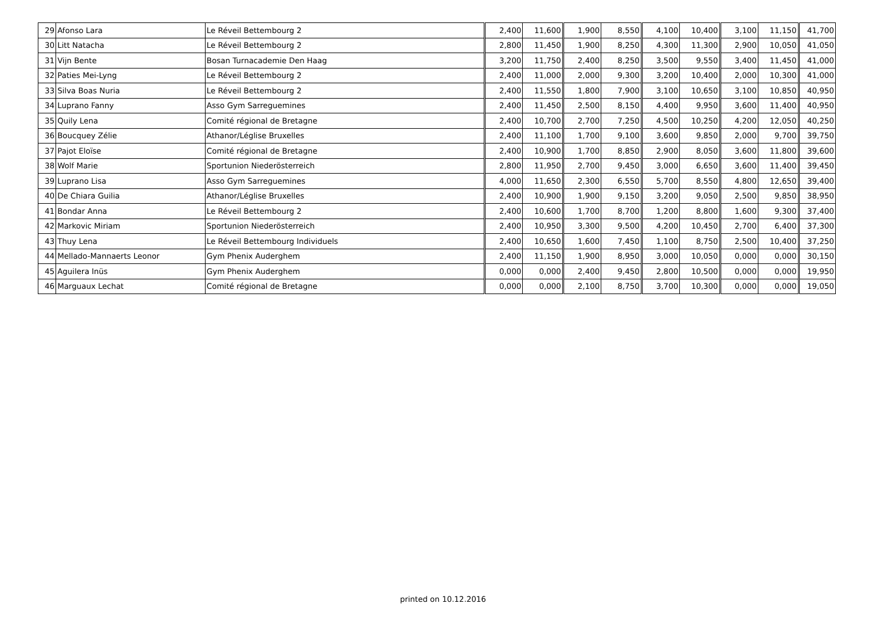| 29 | Afonso Lara | Le Réveil Bettembourg 2 | 2,400 | 11,600 | 1,900 | 8,550 | 4,100 | 10,400 | 3,100 | 11,150 | 41,700 |
| 30 | Litt Natacha | Le Réveil Bettembourg 2 | 2,800 | 11,450 | 1,900 | 8,250 | 4,300 | 11,300 | 2,900 | 10,050 | 41,050 |
| 31 | Vijn Bente | Bosan Turnacademie Den Haag | 3,200 | 11,750 | 2,400 | 8,250 | 3,500 | 9,550 | 3,400 | 11,450 | 41,000 |
| 32 | Paties Mei-Lyng | Le Réveil Bettembourg 2 | 2,400 | 11,000 | 2,000 | 9,300 | 3,200 | 10,400 | 2,000 | 10,300 | 41,000 |
| 33 | Silva Boas Nuria | Le Réveil Bettembourg 2 | 2,400 | 11,550 | 1,800 | 7,900 | 3,100 | 10,650 | 3,100 | 10,850 | 40,950 |
| 34 | Luprano Fanny | Asso Gym Sarreguemines | 2,400 | 11,450 | 2,500 | 8,150 | 4,400 | 9,950 | 3,600 | 11,400 | 40,950 |
| 35 | Quily Lena | Comité régional de Bretagne | 2,400 | 10,700 | 2,700 | 7,250 | 4,500 | 10,250 | 4,200 | 12,050 | 40,250 |
| 36 | Boucquey Zélie | Athanor/Léglise Bruxelles | 2,400 | 11,100 | 1,700 | 9,100 | 3,600 | 9,850 | 2,000 | 9,700 | 39,750 |
| 37 | Pajot Eloïse | Comité régional de Bretagne | 2,400 | 10,900 | 1,700 | 8,850 | 2,900 | 8,050 | 3,600 | 11,800 | 39,600 |
| 38 | Wolf Marie | Sportunion Niederösterreich | 2,800 | 11,950 | 2,700 | 9,450 | 3,000 | 6,650 | 3,600 | 11,400 | 39,450 |
| 39 | Luprano Lisa | Asso Gym Sarreguemines | 4,000 | 11,650 | 2,300 | 6,550 | 5,700 | 8,550 | 4,800 | 12,650 | 39,400 |
| 40 | De Chiara Guilia | Athanor/Léglise Bruxelles | 2,400 | 10,900 | 1,900 | 9,150 | 3,200 | 9,050 | 2,500 | 9,850 | 38,950 |
| 41 | Bondar Anna | Le Réveil Bettembourg 2 | 2,400 | 10,600 | 1,700 | 8,700 | 1,200 | 8,800 | 1,600 | 9,300 | 37,400 |
| 42 | Markovic Miriam | Sportunion Niederösterreich | 2,400 | 10,950 | 3,300 | 9,500 | 4,200 | 10,450 | 2,700 | 6,400 | 37,300 |
| 43 | Thuy Lena | Le Réveil Bettembourg Individuels | 2,400 | 10,650 | 1,600 | 7,450 | 1,100 | 8,750 | 2,500 | 10,400 | 37,250 |
| 44 | Mellado-Mannaerts Leonor | Gym Phenix Auderghem | 2,400 | 11,150 | 1,900 | 8,950 | 3,000 | 10,050 | 0,000 | 0,000 | 30,150 |
| 45 | Aguilera Inüs | Gym Phenix Auderghem | 0,000 | 0,000 | 2,400 | 9,450 | 2,800 | 10,500 | 0,000 | 0,000 | 19,950 |
| 46 | Marguaux Lechat | Comité régional de Bretagne | 0,000 | 0,000 | 2,100 | 8,750 | 3,700 | 10,300 | 0,000 | 0,000 | 19,050 |
printed on 10.12.2016